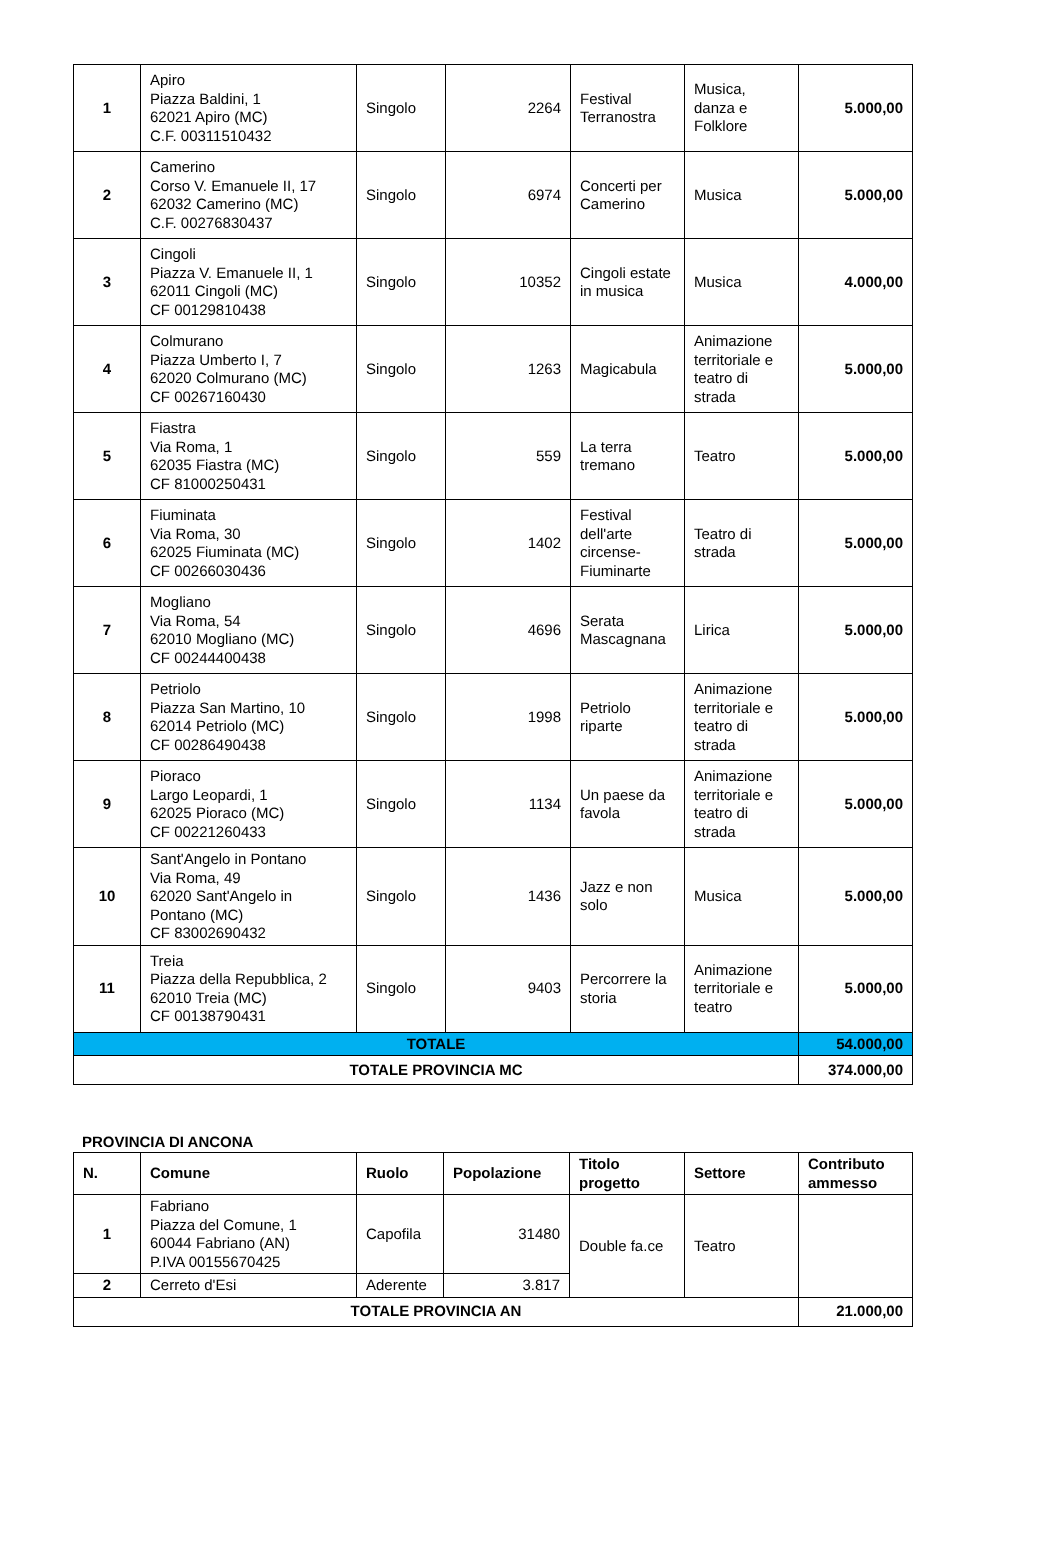| 1 | Apiro Piazza Baldini, 1 62021 Apiro (MC) C.F. 00311510432 | Singolo | 2264 | Festival Terranostra | Musica, danza e Folklore | 5.000,00 |
| 2 | Camerino Corso V. Emanuele II, 17 62032 Camerino (MC) C.F. 00276830437 | Singolo | 6974 | Concerti per Camerino | Musica | 5.000,00 |
| 3 | Cingoli Piazza V. Emanuele II, 1 62011 Cingoli (MC) CF 00129810438 | Singolo | 10352 | Cingoli estate in musica | Musica | 4.000,00 |
| 4 | Colmurano Piazza Umberto I, 7 62020 Colmurano (MC) CF 00267160430 | Singolo | 1263 | Magicabula | Animazione territoriale e teatro di strada | 5.000,00 |
| 5 | Fiastra Via Roma, 1 62035 Fiastra (MC) CF 81000250431 | Singolo | 559 | La terra tremano | Teatro | 5.000,00 |
| 6 | Fiuminata Via Roma, 30 62025 Fiuminata (MC) CF 00266030436 | Singolo | 1402 | Festival dell'arte circense- Fiuminarte | Teatro di strada | 5.000,00 |
| 7 | Mogliano Via Roma, 54 62010 Mogliano (MC) CF 00244400438 | Singolo | 4696 | Serata Mascagnana | Lirica | 5.000,00 |
| 8 | Petriolo Piazza San Martino, 10 62014 Petriolo (MC) CF 00286490438 | Singolo | 1998 | Petriolo riparte | Animazione territoriale e teatro di strada | 5.000,00 |
| 9 | Pioraco Largo Leopardi, 1 62025 Pioraco (MC) CF 00221260433 | Singolo | 1134 | Un paese da favola | Animazione territoriale e teatro di strada | 5.000,00 |
| 10 | Sant'Angelo in Pontano Via Roma, 49 62020 Sant'Angelo in Pontano (MC) CF 83002690432 | Singolo | 1436 | Jazz e non solo | Musica | 5.000,00 |
| 11 | Treia Piazza della Repubblica, 2 62010 Treia (MC) CF 00138790431 | Singolo | 9403 | Percorrere la storia | Animazione territoriale e teatro | 5.000,00 |
| TOTALE | | | | | | 54.000,00 |
| TOTALE PROVINCIA MC | | | | | | 374.000,00 |
PROVINCIA DI ANCONA
| N. | Comune | Ruolo | Popolazione | Titolo progetto | Settore | Contributo ammesso |
| --- | --- | --- | --- | --- | --- | --- |
| 1 | Fabriano Piazza del Comune, 1 60044 Fabriano (AN) P.IVA 00155670425 | Capofila | 31480 | Double fa.ce | Teatro | |
| 2 | Cerreto d'Esi | Aderente | 3.817 | | | |
| TOTALE PROVINCIA AN | | | | | | 21.000,00 |